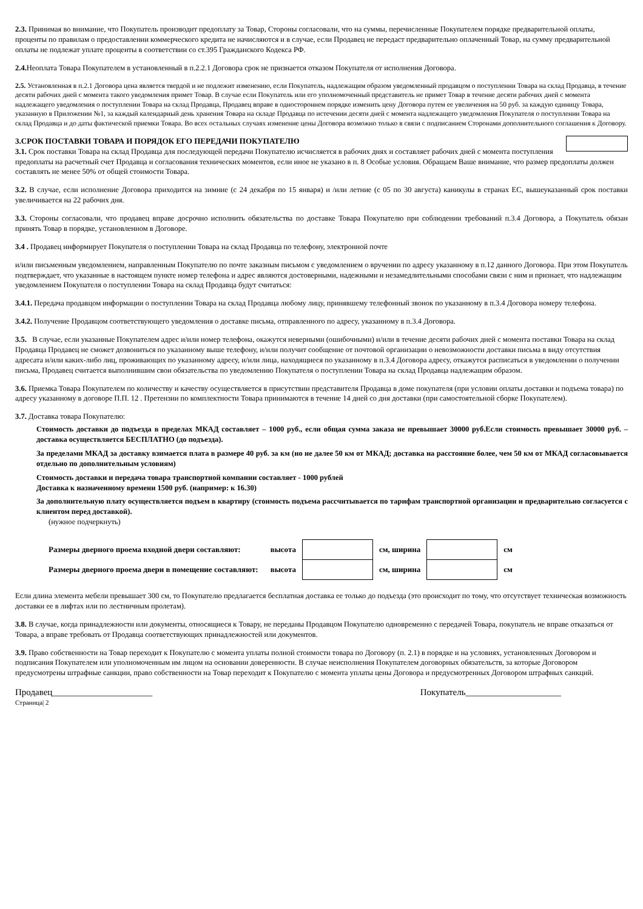2.3. Принимая во внимание, что Покупатель производит предоплату за Товар, Стороны согласовали, что на суммы, перечисленные Покупателем порядке предварительной оплаты, проценты по правилам о предоставлении коммерческого кредита не начисляются и в случае, если Продавец не передаст предварительно оплаченный Товар, на сумму предварительной оплаты не подлежат уплате проценты в соответствии со ст.395 Гражданского Кодекса РФ.
2.4. Неоплата Товара Покупателем в установленный в п.2.2.1 Договора срок не признается отказом Покупателя от исполнения Договора.
2.5. Установленная в п.2.1 Договора цена является твердой и не подлежит изменению, если Покупатель, надлежащим образом уведомленный продавцом о поступлении Товара на склад Продавца, в течение десяти рабочих дней с момента такого уведомления примет Товар. В случае если Покупатель или его уполномоченный представитель не примет Товар в течение десяти рабочих дней с момента надлежащего уведомления о поступлении Товара на склад Продавца, Продавец вправе в одностороннем порядке изменить цену Договора путем ее увеличения на 50 руб. за каждую единицу Товара, указанную в Приложении №1, за каждый календарный день хранения Товара на складе Продавца по истечении десяти дней с момента надлежащего уведомления Покупателя о поступлении Товара на склад Продавца и до даты фактической приемки Товара. Во всех остальных случаях изменение цены Договора возможно только в связи с подписанием Сторонами дополнительного соглашения к Договору.
3.СРОК ПОСТАВКИ ТОВАРА И ПОРЯДОК ЕГО ПЕРЕДАЧИ ПОКУПАТЕЛЮ
3.1. Срок поставки Товара на склад Продавца для последующей передачи Покупателю исчисляется в рабочих днях и составляет рабочих дней с момента поступления предоплаты на расчетный счет Продавца и согласования технических моментов, если иное не указано в п. 8 Особые условия. Обращаем Ваше внимание, что размер предоплаты должен составлять не менее 50% от общей стоимости Товара.
3.2. В случае, если исполнение Договора приходится на зимние (с 24 декабря по 15 января) и /или летние (с 05 по 30 августа) каникулы в странах ЕС, вышеуказанный срок поставки увеличивается на 22 рабочих дня.
3.3. Стороны согласовали, что продавец вправе досрочно исполнить обязательства по доставке Товара Покупателю при соблюдении требований п.3.4 Договора, а Покупатель обязан принять Товар в порядке, установленном в Договоре.
3.4 . Продавец информирует Покупателя о поступлении Товара на склад Продавца по телефону, электронной почте
и/или письменным уведомлением, направленным Покупателю по почте заказным письмом с уведомлением о вручении по адресу указанному в п.12 данного Договора. При этом Покупатель подтверждает, что указанные в настоящем пункте номер телефона и адрес являются достоверными, надежными и незамедлительными способами связи с ним и признает, что надлежащим уведомлением Покупателя о поступлении Товара на склад Продавца будут считаться:
3.4.1. Передача продавцом информации о поступлении Товара на склад Продавца любому лицу, принявшему телефонный звонок по указанному в п.3.4 Договора номеру телефона.
3.4.2. Получение Продавцом соответствующего уведомления о доставке письма, отправленного по адресу, указанному в п.3.4 Договора.
3.5. В случае, если указанные Покупателем адрес и/или номер телефона, окажутся неверными (ошибочными) и/или в течение десяти рабочих дней с момента поставки Товара на склад Продавца Продавец не сможет дозвониться по указанному выше телефону, и/или получит сообщение от почтовой организации о невозможности доставки письма в виду отсутствия адресата и/или каких-либо лиц, проживающих по указанному адресу, и/или лица, находящиеся по указанному в п.3.4 Договора адресу, откажутся расписаться в уведомлении о получении письма, Продавец считается выполнившим свои обязательства по уведомлению Покупателя о поступлении Товара на склад Продавца надлежащим образом.
3.6. Приемка Товара Покупателем по количеству и качеству осуществляется в присутствии представителя Продавца в доме покупателя (при условии оплаты доставки и подъема товара) по адресу указанному в договоре П.П. 12 . Претензии по комплектности Товара принимаются в течение 14 дней со дня доставки (при самостоятельной сборке Покупателем).
3.7. Доставка товара Покупателю:
Стоимость доставки до подъезда в пределах МКАД составляет – 1000 руб., если общая сумма заказа не превышает 30000 руб.Если стоимость превышает 30000 руб. – доставка осуществляется БЕСПЛАТНО (до подъезда).
За пределами МКАД за доставку взимается плата в размере 40 руб. за км (но не далее 50 км от МКАД; доставка на расстояние более, чем 50 км от МКАД согласовывается отдельно по дополнительным условиям)
Стоимость доставки и передача товара транспортной компании составляет - 1000 рублей
Доставка к назначенному времени 1500 руб. (например: к 16.30)
За дополнительную плату осуществляется подъем в квартиру (стоимость подъема рассчитывается по тарифам транспортной организации и предварительно согласуется с клиентом перед доставкой).
(нужное подчеркнуть)
| Размеры дверного проема входной двери составляют: | высота | | см, ширина | | см |
| Размеры дверного проема двери в помещение составляют: | высота | | см, ширина | | см |
Если длина элемента мебели превышает 300 см, то Покупателю предлагается бесплатная доставка ее только до подъезда (это происходит по тому, что отсутствует техническая возможность доставки ее в лифтах или по лестничным пролетам).
3.8. В случае, когда принадлежности или документы, относящиеся к Товару, не переданы Продавцом Покупателю одновременно с передачей Товара, покупатель не вправе отказаться от Товара, а вправе требовать от Продавца соответствующих принадлежностей или документов.
3.9. Право собственности на Товар переходит к Покупателю с момента уплаты полной стоимости товара по Договору (п. 2.1) в порядке и на условиях, установленных Договором и подписания Покупателем или уполномоченным им лицом на основании доверенности. В случае неисполнения Покупателем договорных обязательств, за которые Договором предусмотрены штрафные санкции, право собственности на Товар переходит к Покупателю с момента уплаты цены Договора и предусмотренных Договором штрафных санкций.
Продавец______________________ Покупатель_____________________
Страница| 2